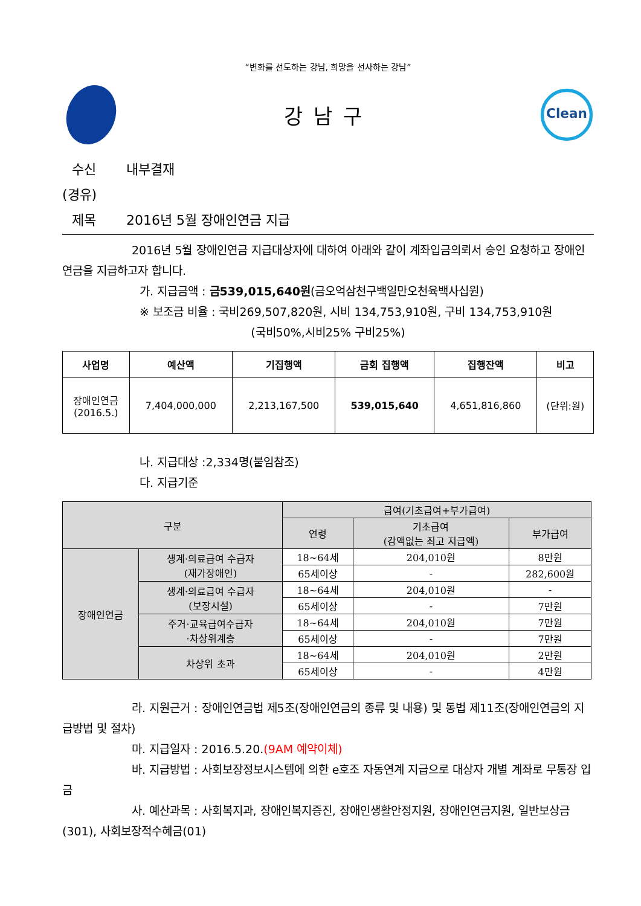“변화를 선도하는 강남, 희망을 선사하는 강남”
강남구
Clean
수신 내부결재
(경유)
제목 2016년 5월 장애인연금 지급
2016년 5월 장애인연금 지급대상자에 대하여 아래와 같이 계좌입금의뢰서 승인 요청하고 장애인연금을 지급하고자 합니다.
가. 지급금액 : 금539,015,640원(금오억삼천구백일만오천육백사십원)
※ 보조금 비율 : 국비269,507,820원, 시비 134,753,910원, 구비 134,753,910원
(국비50%,시비25% 구비25%)
| 사업명 | 예산액 | 기집행액 | 금회 집행액 | 집행잔액 | 비고 |
| --- | --- | --- | --- | --- | --- |
| 장애인연금 (2016.5.) | 7,404,000,000 | 2,213,167,500 | 539,015,640 | 4,651,816,860 | (단위:원) |
나. 지급대상 :2,334명(붙임참조)
다. 지급기준
| 구분 | | 급여(기초급여+부가급여) | | |
| --- | --- | --- | --- | --- |
| | | 연령 | 기초급여 (감액없는 최고 지급액) | 부가급여 |
| 장애인연금 | 생계·의료급여 수급자 (재가장애인) | 18~64세 | 204,010원 | 8만원 |
| | | 65세이상 | - | 282,600원 |
| | 생계·의료급여 수급자 (보장시설) | 18~64세 | 204,010원 | - |
| | | 65세이상 | - | 7만원 |
| | 주거·교육급여수급자 ·차상위계층 | 18~64세 | 204,010원 | 7만원 |
| | | 65세이상 | - | 7만원 |
| | 차상위 초과 | 18~64세 | 204,010원 | 2만원 |
| | | 65세이상 | - | 4만원 |
라. 지원근거 : 장애인연금법 제5조(장애인연금의 종류 및 내용) 및 동법 제11조(장애인연금의 지급방법 및 절차)
마. 지급일자 : 2016.5.20.(9AM 예약이체)
바. 지급방법 : 사회보장정보시스템에 의한 e호조 자동연계 지급으로 대상자 개별 계좌로 무통장 입금
사. 예산과목 : 사회복지과, 장애인복지증진, 장애인생활안정지원, 장애인연금지원, 일반보상금(301), 사회보장적수혜금(01)